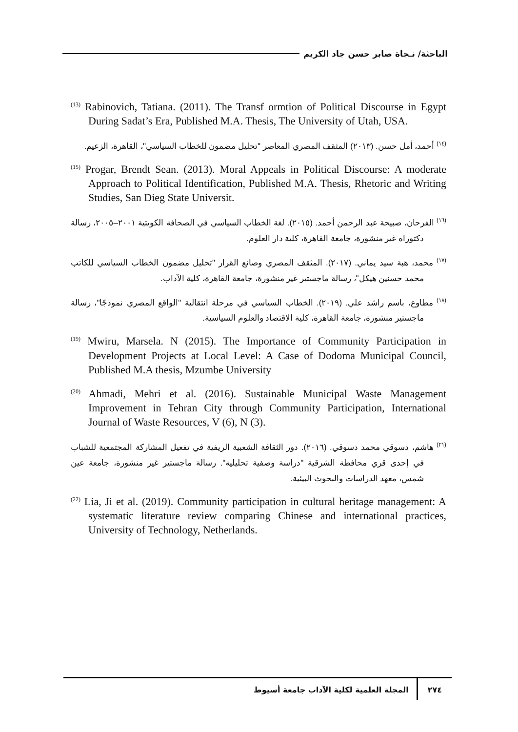الباحثة/ نـجاة صابر حسن جاد الكريم
<sup>(13)</sup> Rabinovich, Tatiana. (2011). The Transf ormtion of Political Discourse in Egypt During Sadat’s Era, Published M.A. Thesis, The University of Utah, USA.
<sup>(١٤)</sup> أحمد، أمل حسن. (٢٠١٣) المثقف المصري المعاصر "تحليل مضمون للخطاب السياسي"، القاهرة، الزعيم.
<sup>(15)</sup> Progar, Brendt Sean. (2013). Moral Appeals in Political Discourse: A moderate Approach to Political Identification, Published M.A. Thesis, Rhetoric and Writing Studies, San Dieg State Universit.
<sup>(١٦)</sup> الفرحان، صبيحة عبد الرحمن أحمد. (٢٠١٥). لغة الخطاب السياسي في الصحافة الكويتية ٢٠٠١–٢٠٠٥، رسالة دكتوراه غير منشورة، جامعة القاهرة، كلية دار العلوم.
<sup>(١٧)</sup> محمد، هبة سيد يماني. (٢٠١٧). المثقف المصري وصانع القرار "تحليل مضمون الخطاب السياسي للكاتب محمد حسنين هيكل"، رسالة ماجستير غير منشورة، جامعة القاهرة، كلية الآداب.
<sup>(١٨)</sup> مطاوع، باسم راشد علي. (٢٠١٩). الخطاب السياسي في مرحلة انتقالية "الواقع المصري نموذجًا"، رسالة ماجستير منشورة، جامعة القاهرة، كلية الاقتصاد والعلوم السياسية.
<sup>(19)</sup> Mwiru, Marsela. N (2015). The Importance of Community Participation in Development Projects at Local Level: A Case of Dodoma Municipal Council, Published M.A thesis, Mzumbe University
<sup>(20)</sup> Ahmadi, Mehri et al. (2016). Sustainable Municipal Waste Management Improvement in Tehran City through Community Participation, International Journal of Waste Resources, V (6), N (3).
<sup>(٢١)</sup> هاشم، دسوقي محمد دسوقي. (٢٠١٦). دور الثقافة الشعبية الريفية في تفعيل المشاركة المجتمعية للشباب في إحدى قري محافظة الشرقية "دراسة وصفية تحليلية". رسالة ماجستير غير منشورة، جامعة عين شمس، معهد الدراسات والبحوث البيئية.
<sup>(22)</sup> Lia, Ji et al. (2019). Community participation in cultural heritage management: A systematic literature review comparing Chinese and international practices, University of Technology, Netherlands.
٢٧٤
المجلة العلمية لكلية الآداب جامعة أسيوط